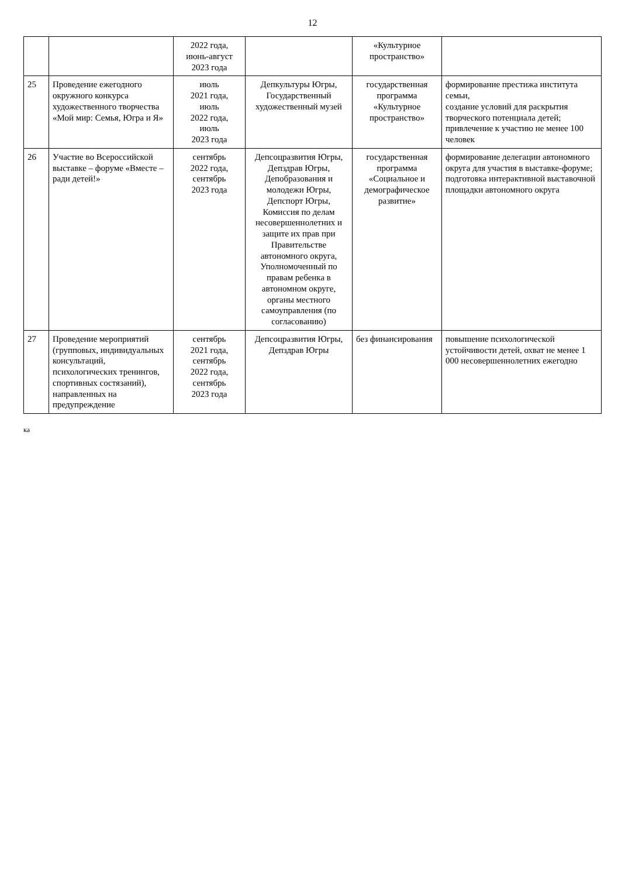12
| | | 2022 года, июнь-август 2023 года | | «Культурное пространство» | |
| 25 | Проведение ежегодного окружного конкурса художественного творчества «Мой мир: Семья, Югра и Я» | июль 2021 года, июль 2022 года, июль 2023 года | Депкультуры Югры, Государственный художественный музей | государственная программа «Культурное пространство» | формирование престижа института семьи, создание условий для раскрытия творческого потенциала детей; привлечение к участию не менее 100 человек |
| 26 | Участие во Всероссийской выставке – форуме «Вместе – ради детей!» | сентябрь 2022 года, сентябрь 2023 года | Депсоцразвития Югры, Депздрав Югры, Депобразования и молодежи Югры, Депспорт Югры, Комиссия по делам несовершеннолетних и защите их прав при Правительстве автономного округа, Уполномоченный по правам ребенка в автономном округе, органы местного самоуправления (по согласованию) | государственная программа «Социальное и демографическое развитие» | формирование делегации автономного округа для участия в выставке-форуме; подготовка интерактивной выставочной площадки автономного округа |
| 27 | Проведение мероприятий (групповых, индивидуальных консультаций, психологических тренингов, спортивных состязаний), направленных на предупреждение | сентябрь 2021 года, сентябрь 2022 года, сентябрь 2023 года | Депсоцразвития Югры, Депздрав Югры | без финансирования | повышение психологической устойчивости детей, охват не менее 1 000 несовершеннолетних ежегодно |
ка